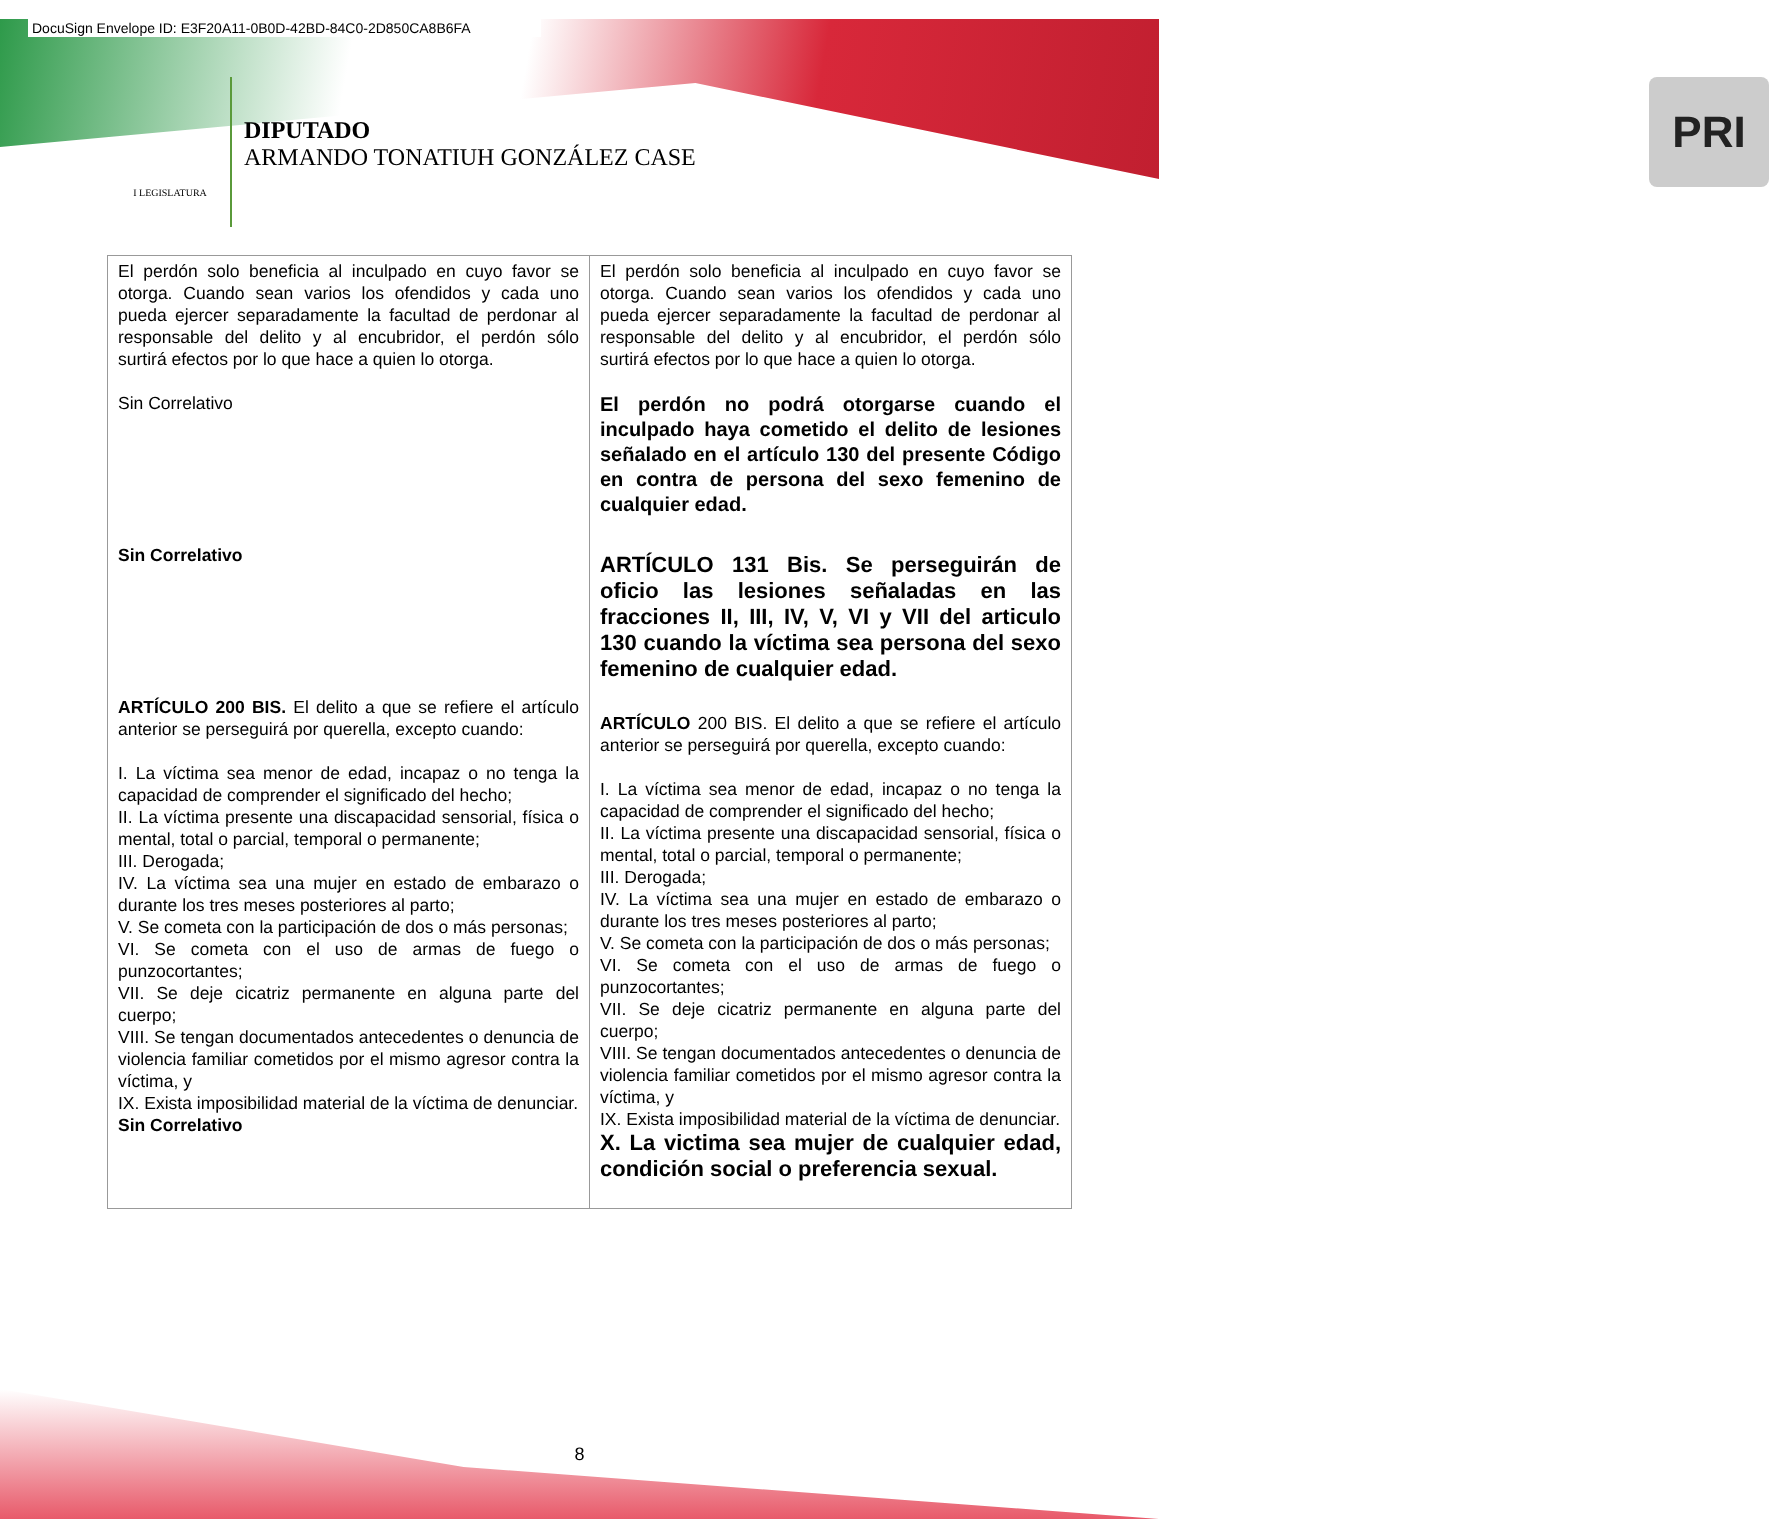DocuSign Envelope ID: E3F20A11-0B0D-42BD-84C0-2D850CA8B6FA
I LEGISLATURA
DIPUTADO
ARMANDO TONATIUH GONZÁLEZ CASE
PRI
| El perdón solo beneficia al inculpado en cuyo favor se otorga. Cuando sean varios los ofendidos y cada uno pueda ejercer separadamente la facultad de perdonar al responsable del delito y al encubridor, el perdón sólo surtirá efectos por lo que hace a quien lo otorga. Sin Correlativo Sin Correlativo ARTÍCULO 200 BIS. El delito a que se refiere el artículo anterior se perseguirá por querella, excepto cuando: I. La víctima sea menor de edad, incapaz o no tenga la capacidad de comprender el significado del hecho; II. La víctima presente una discapacidad sensorial, física o mental, total o parcial, temporal o permanente; III. Derogada; IV. La víctima sea una mujer en estado de embarazo o durante los tres meses posteriores al parto; V. Se cometa con la participación de dos o más personas; VI. Se cometa con el uso de armas de fuego o punzocortantes; VII. Se deje cicatriz permanente en alguna parte del cuerpo; VIII. Se tengan documentados antecedentes o denuncia de violencia familiar cometidos por el mismo agresor contra la víctima, y IX. Exista imposibilidad material de la víctima de denunciar. Sin Correlativo | El perdón solo beneficia al inculpado en cuyo favor se otorga. Cuando sean varios los ofendidos y cada uno pueda ejercer separadamente la facultad de perdonar al responsable del delito y al encubridor, el perdón sólo surtirá efectos por lo que hace a quien lo otorga. El perdón no podrá otorgarse cuando el inculpado haya cometido el delito de lesiones señalado en el artículo 130 del presente Código en contra de persona del sexo femenino de cualquier edad. ARTÍCULO 131 Bis. Se perseguirán de oficio las lesiones señaladas en las fracciones II, III, IV, V, VI y VII del articulo 130 cuando la víctima sea persona del sexo femenino de cualquier edad. ARTÍCULO 200 BIS. El delito a que se refiere el artículo anterior se perseguirá por querella, excepto cuando: I. La víctima sea menor de edad, incapaz o no tenga la capacidad de comprender el significado del hecho; II. La víctima presente una discapacidad sensorial, física o mental, total o parcial, temporal o permanente; III. Derogada; IV. La víctima sea una mujer en estado de embarazo o durante los tres meses posteriores al parto; V. Se cometa con la participación de dos o más personas; VI. Se cometa con el uso de armas de fuego o punzocortantes; VII. Se deje cicatriz permanente en alguna parte del cuerpo; VIII. Se tengan documentados antecedentes o denuncia de violencia familiar cometidos por el mismo agresor contra la víctima, y IX. Exista imposibilidad material de la víctima de denunciar. X. La victima sea mujer de cualquier edad, condición social o preferencia sexual. |
8